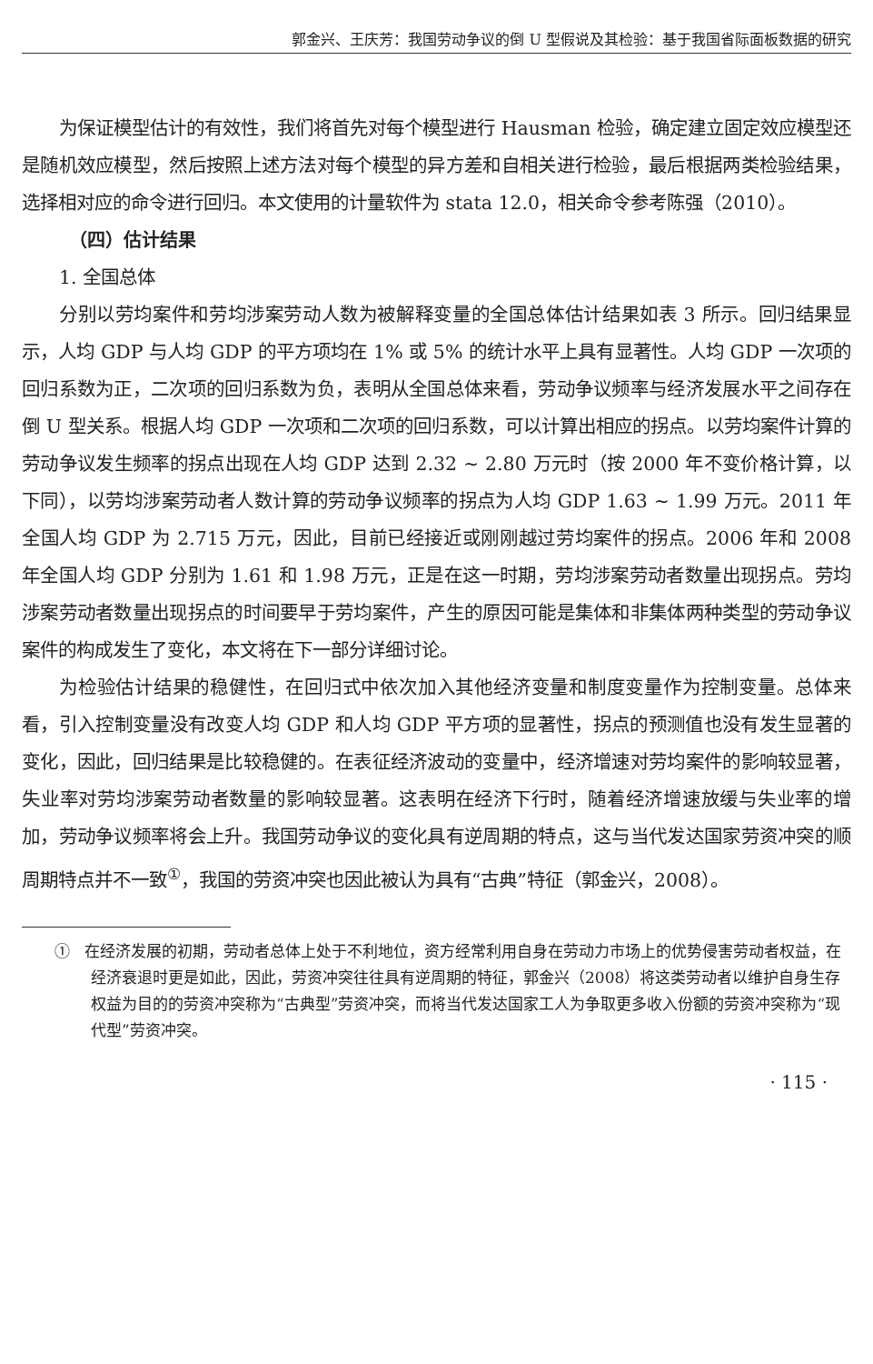郭金兴、王庆芳：我国劳动争议的倒 U 型假说及其检验：基于我国省际面板数据的研究
为保证模型估计的有效性，我们将首先对每个模型进行 Hausman 检验，确定建立固定效应模型还是随机效应模型，然后按照上述方法对每个模型的异方差和自相关进行检验，最后根据两类检验结果，选择相对应的命令进行回归。本文使用的计量软件为 stata 12.0，相关命令参考陈强（2010）。
（四）估计结果
1. 全国总体
分别以劳均案件和劳均涉案劳动人数为被解释变量的全国总体估计结果如表 3 所示。回归结果显示，人均 GDP 与人均 GDP 的平方项均在 1% 或 5% 的统计水平上具有显著性。人均 GDP 一次项的回归系数为正，二次项的回归系数为负，表明从全国总体来看，劳动争议频率与经济发展水平之间存在倒 U 型关系。根据人均 GDP 一次项和二次项的回归系数，可以计算出相应的拐点。以劳均案件计算的劳动争议发生频率的拐点出现在人均 GDP 达到 2.32 ~ 2.80 万元时（按 2000 年不变价格计算，以下同），以劳均涉案劳动者人数计算的劳动争议频率的拐点为人均 GDP 1.63 ~ 1.99 万元。2011 年全国人均 GDP 为 2.715 万元，因此，目前已经接近或刚刚越过劳均案件的拐点。2006 年和 2008 年全国人均 GDP 分别为 1.61 和 1.98 万元，正是在这一时期，劳均涉案劳动者数量出现拐点。劳均涉案劳动者数量出现拐点的时间要早于劳均案件，产生的原因可能是集体和非集体两种类型的劳动争议案件的构成发生了变化，本文将在下一部分详细讨论。
为检验估计结果的稳健性，在回归式中依次加入其他经济变量和制度变量作为控制变量。总体来看，引入控制变量没有改变人均 GDP 和人均 GDP 平方项的显著性，拐点的预测值也没有发生显著的变化，因此，回归结果是比较稳健的。在表征经济波动的变量中，经济增速对劳均案件的影响较显著，失业率对劳均涉案劳动者数量的影响较显著。这表明在经济下行时，随着经济增速放缓与失业率的增加，劳动争议频率将会上升。我国劳动争议的变化具有逆周期的特点，这与当代发达国家劳资冲突的顺周期特点并不一致<sup>①</sup>，我国的劳资冲突也因此被认为具有“古典”特征（郭金兴，2008）。
① 在经济发展的初期，劳动者总体上处于不利地位，资方经常利用自身在劳动力市场上的优势侵害劳动者权益，在经济衰退时更是如此，因此，劳资冲突往往具有逆周期的特征，郭金兴（2008）将这类劳动者以维护自身生存权益为目的的劳资冲突称为“古典型”劳资冲突，而将当代发达国家工人为争取更多收入份额的劳资冲突称为“现代型”劳资冲突。
· 115 ·